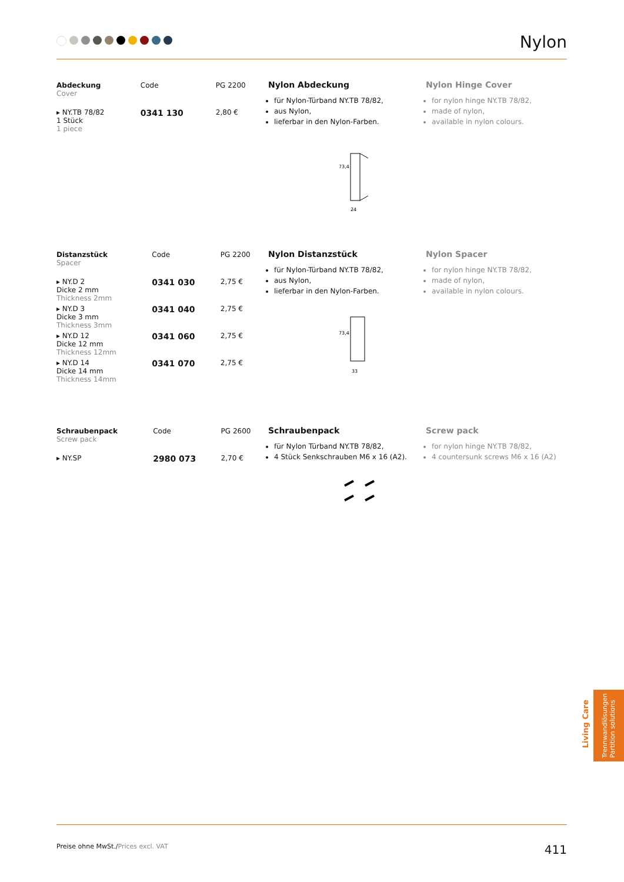Nylon
| Abdeckung Cover | Code | PG 2200 |
| --- | --- | --- |
| ▸ NY.TB 78/82 1 Stück 1 piece | 0341 130 | 2,80 € |
Nylon Abdeckung
für Nylon-Türband NY.TB 78/82,
aus Nylon,
lieferbar in den Nylon-Farben.
73,4
24
Nylon Hinge Cover
for nylon hinge NY.TB 78/82,
made of nylon,
available in nylon colours.
| Distanzstück Spacer | Code | PG 2200 |
| --- | --- | --- |
| ▸ NY.D 2 Dicke 2 mm Thickness 2mm | 0341 030 | 2,75 € |
| ▸ NY.D 3 Dicke 3 mm Thickness 3mm | 0341 040 | 2,75 € |
| ▸ NY.D 12 Dicke 12 mm Thickness 12mm | 0341 060 | 2,75 € |
| ▸ NY.D 14 Dicke 14 mm Thickness 14mm | 0341 070 | 2,75 € |
Nylon Distanzstück
für Nylon-Türband NY.TB 78/82,
aus Nylon,
lieferbar in den Nylon-Farben.
73,4
33
Nylon Spacer
for nylon hinge NY.TB 78/82,
made of nylon,
available in nylon colours.
| Schraubenpack Screw pack | Code | PG 2600 |
| --- | --- | --- |
| ▸ NY.SP | 2980 073 | 2,70 € |
Schraubenpack
für Nylon Türband NY.TB 78/82,
4 Stück Senkschrauben M6 x 16 (A2).
Screw pack
for nylon hinge NY.TB 78/82,
4 countersunk screws M6 x 16 (A2)
Living Care
Trennwandlösungen
Partition solutions
Preise ohne MwSt./Prices excl. VAT 411